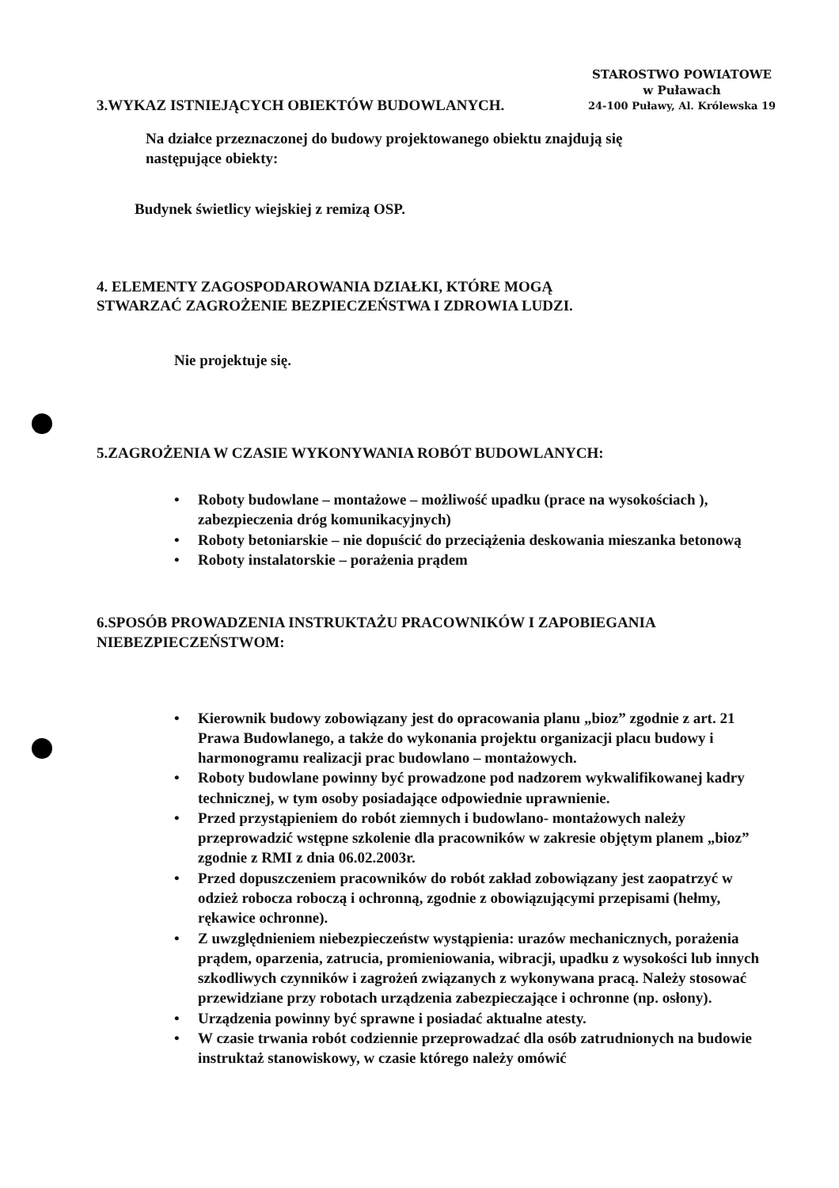3.WYKAZ ISTNIEJĄCYCH OBIEKTÓW BUDOWLANYCH.
STAROSTWO POWIATOWE
w Puławach
24-100 Puławy, Al. Królewska 19
Na działce przeznaczonej do budowy projektowanego obiektu znajdują się
następujące obiekty:
Budynek świetlicy wiejskiej z remizą OSP.
4. ELEMENTY ZAGOSPODAROWANIA DZIAŁKI, KTÓRE MOGĄ
STWARZAĆ ZAGROŻENIE BEZPIECZEŃSTWA I ZDROWIA LUDZI.
Nie projektuje się.
5.ZAGROŻENIA W CZASIE WYKONYWANIA ROBÓT BUDOWLANYCH:
• Roboty budowlane – montażowe – możliwość upadku (prace na wysokościach ), zabezpieczenia dróg komunikacyjnych)
• Roboty betoniarskie – nie dopuścić do przeciążenia deskowania mieszanka betonową
• Roboty instalatorskie – porażenia prądem
6.SPOSÓB PROWADZENIA INSTRUKTAŻU PRACOWNIKÓW I ZAPOBIEGANIA
NIEBEZPIECZEŃSTWOM:
• Kierownik budowy zobowiązany jest do opracowania planu „bioz” zgodnie z art. 21 Prawa Budowlanego, a także do wykonania projektu organizacji placu budowy i harmonogramu realizacji prac budowlano – montażowych.
• Roboty budowlane powinny być prowadzone pod nadzorem wykwalifikowanej kadry technicznej, w tym osoby posiadające odpowiednie uprawnienie.
• Przed przystąpieniem do robót ziemnych i budowlano- montażowych należy przeprowadzić wstępne szkolenie dla pracowników w zakresie objętym planem „bioz” zgodnie z RMI z dnia 06.02.2003r.
• Przed dopuszczeniem pracowników do robót zakład zobowiązany jest zaopatrzyć w odzież robocza roboczą i ochronną, zgodnie z obowiązującymi przepisami (hełmy, rękawice ochronne).
• Z uwzględnieniem niebezpieczeństw wystąpienia: urazów mechanicznych, porażenia prądem, oparzenia, zatrucia, promieniowania, wibracji, upadku z wysokości lub innych szkodliwych czynników i zagrożeń związanych z wykonywana pracą. Należy stosować przewidziane przy robotach urządzenia zabezpieczające i ochronne (np. osłony).
• Urządzenia powinny być sprawne i posiadać aktualne atesty.
• W czasie trwania robót codziennie przeprowadzać dla osób zatrudnionych na budowie instruktaż stanowiskowy, w czasie którego należy omówić